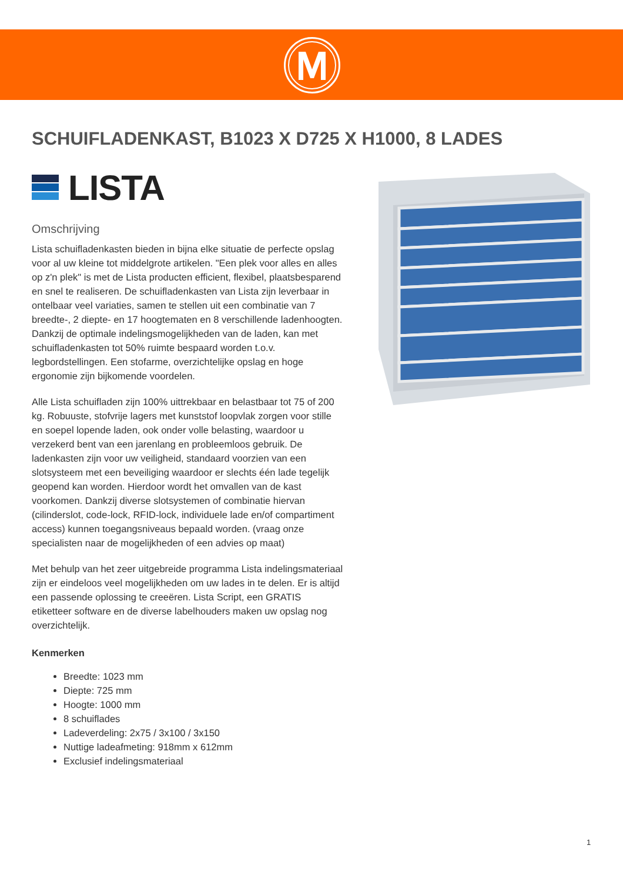SCHUIFLADENKAST, B1023 X D725 X H1000, 8 LADES
LISTA
Omschrijving
Lista schuifladenkasten bieden in bijna elke situatie de perfecte opslag voor al uw kleine tot middelgrote artikelen. "Een plek voor alles en alles op z'n plek" is met de Lista producten efficient, flexibel, plaatsbesparend en snel te realiseren. De schuifladenkasten van Lista zijn leverbaar in ontelbaar veel variaties, samen te stellen uit een combinatie van 7 breedte-, 2 diepte- en 17 hoogtematen en 8 verschillende ladenhoogten. Dankzij de optimale indelingsmogelijkheden van de laden, kan met schuifladenkasten tot 50% ruimte bespaard worden t.o.v. legbordstellingen. Een stofarme, overzichtelijke opslag en hoge ergonomie zijn bijkomende voordelen.
Alle Lista schuifladen zijn 100% uittrekbaar en belastbaar tot 75 of 200 kg. Robuuste, stofvrije lagers met kunststof loopvlak zorgen voor stille en soepel lopende laden, ook onder volle belasting, waardoor u verzekerd bent van een jarenlang en probleemloos gebruik. De ladenkasten zijn voor uw veiligheid, standaard voorzien van een slotsysteem met een beveiliging waardoor er slechts één lade tegelijk geopend kan worden. Hierdoor wordt het omvallen van de kast voorkomen. Dankzij diverse slotsystemen of combinatie hiervan (cilinderslot, code-lock, RFID-lock, individuele lade en/of compartiment access) kunnen toegangsniveaus bepaald worden. (vraag onze specialisten naar de mogelijkheden of een advies op maat)
Met behulp van het zeer uitgebreide programma Lista indelingsmateriaal zijn er eindeloos veel mogelijkheden om uw lades in te delen. Er is altijd een passende oplossing te creeëren. Lista Script, een GRATIS etiketteer software en de diverse labelhouders maken uw opslag nog overzichtelijk.
Kenmerken
Breedte: 1023 mm
Diepte: 725 mm
Hoogte: 1000 mm
8 schuiflades
Ladeverdeling: 2x75 / 3x100 / 3x150
Nuttige ladeafmeting: 918mm x 612mm
Exclusief indelingsmateriaal
1